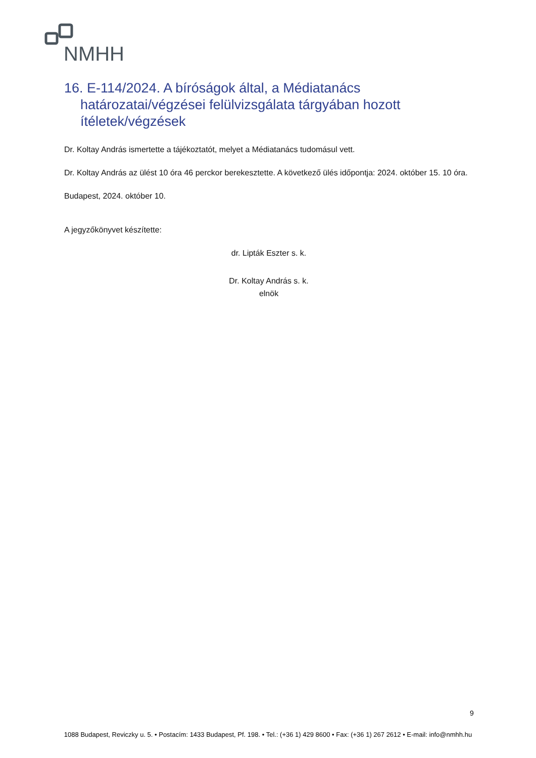NMHH
16. E-114/2024. A bíróságok által, a Médiatanács határozatai/végzései felülvizsgálata tárgyában hozott ítéletek/végzések
Dr. Koltay András ismertette a tájékoztatót, melyet a Médiatanács tudomásul vett.
Dr. Koltay András az ülést 10 óra 46 perckor berekesztette. A következő ülés időpontja: 2024. október 15. 10 óra.
Budapest, 2024. október 10.
A jegyzőkönyvet készítette:
dr. Lipták Eszter s. k.
Dr. Koltay András s. k.
elnök
9
1088 Budapest, Reviczky u. 5. • Postacím: 1433 Budapest, Pf. 198. • Tel.: (+36 1) 429 8600 • Fax: (+36 1) 267 2612 • E-mail: info@nmhh.hu